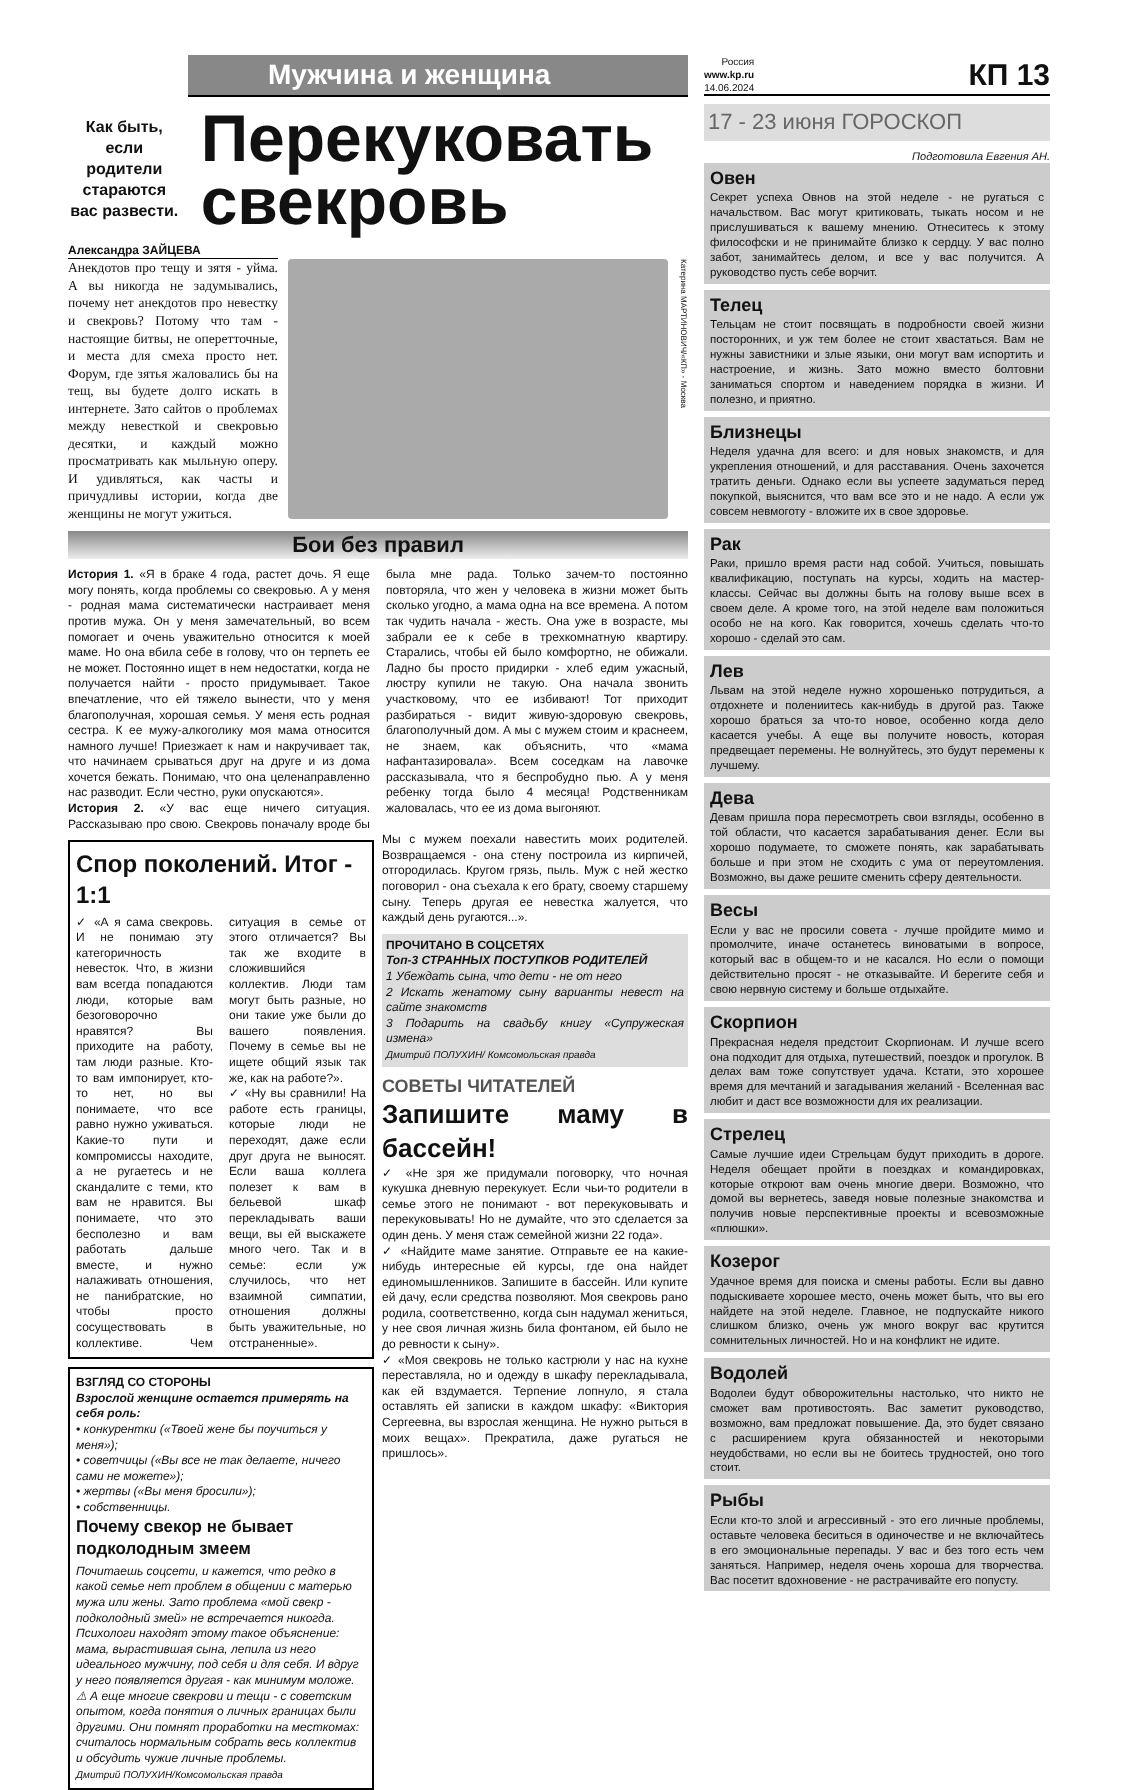Мужчина и женщина
Как быть, если родители стараются вас развести.
Перекуковать свекровь
Александра ЗАЙЦЕВА
Анекдотов про тещу и зятя - уйма. А вы никогда не задумывались, почему нет анекдотов про невестку и свекровь? Потому что там - настоящие битвы, не оперетточные, и места для смеха просто нет. Форум, где зятья жаловались бы на тещ, вы будете долго искать в интернете. Зато сайтов о проблемах между невесткой и свекровью десятки, и каждый можно просматривать как мыльную оперу. И удивляться, как часты и причудливы истории, когда две женщины не могут ужиться.
Катерина МАРТИНОВИЧ/«КП» - Москва
Бои без правил
История 1. «Я в браке 4 года, растет дочь. Я еще могу понять, когда проблемы со свекровью. А у меня - родная мама систематически настраивает меня против мужа. Он у меня замечательный, во всем помогает и очень уважительно относится к моей маме. Но она вбила себе в голову, что он терпеть ее не может. Постоянно ищет в нем недостатки, когда не получается найти - просто придумывает. Такое впечатление, что ей тяжело вынести, что у меня благополучная, хорошая семья. У меня есть родная сестра. К ее мужу-алкоголику моя мама относится намного лучше! Приезжает к нам и накручивает так, что начинаем срываться друг на друге и из дома хочется бежать. Понимаю, что она целенаправленно нас разводит. Если честно, руки опускаются».
История 2. «У вас еще ничего ситуация. Рассказываю про свою. Свекровь поначалу вроде бы была мне рада. Только зачем-то постоянно повторяла, что жен у человека в жизни может быть сколько угодно, а мама одна на все времена. А потом так чудить начала - жесть. Она уже в возрасте, мы забрали ее к себе в трехкомнатную квартиру. Старались, чтобы ей было комфортно, не обижали. Ладно бы просто придирки - хлеб едим ужасный, люстру купили не такую. Она начала звонить участковому, что ее избивают! Тот приходит разбираться - видит живую-здоровую свекровь, благополучный дом. А мы с мужем стоим и краснеем, не знаем, как объяснить, что «мама нафантазировала». Всем соседкам на лавочке рассказывала, что я беспробудно пью. А у меня ребенку тогда было 4 месяца! Родственникам жаловалась, что ее из дома выгоняют.
Спор поколений. Итог - 1:1
✓ «А я сама свекровь. И не понимаю эту категоричность невесток. Что, в жизни вам всегда попадаются люди, которые вам безоговорочно нравятся? Вы приходите на работу, там люди разные. Кто-то вам импонирует, кто-то нет, но вы понимаете, что все равно нужно уживаться. Какие-то пути и компромиссы находите, а не ругаетесь и не скандалите с теми, кто вам не нравится. Вы понимаете, что это бесполезно и вам работать дальше вместе, и нужно налаживать отношения, не панибратские, но чтобы просто сосуществовать в коллективе. Чем ситуация в семье от этого отличается? Вы так же входите в сложившийся коллектив. Люди там могут быть разные, но они такие уже были до вашего появления. Почему в семье вы не ищете общий язык так же, как на работе?».
✓ «Ну вы сравнили! На работе есть границы, которые люди не переходят, даже если друг друга не выносят. Если ваша коллега полезет к вам в бельевой шкаф перекладывать ваши вещи, вы ей выскажете много чего. Так и в семье: если уж случилось, что нет взаимной симпатии, отношения должны быть уважительные, но отстраненные».
ВЗГЛЯД СО СТОРОНЫ
Взрослой женщине остается примерять на себя роль:
• конкурентки («Твоей жене бы поучиться у меня»);
• советчицы («Вы все не так делаете, ничего сами не можете»);
• жертвы («Вы меня бросили»);
• собственницы.
Почему свекор не бывает подколодным змеем
Почитаешь соцсети, и кажется, что редко в какой семье нет проблем в общении с матерью мужа или жены. Зато проблема «мой свекр - подколодный змей» не встречается никогда. Психологи находят этому такое объяснение: мама, вырастившая сына, лепила из него идеального мужчину, под себя и для себя. И вдруг у него появляется другая - как минимум моложе.
⚠ А еще многие свекрови и тещи - с советским опытом, когда понятия о личных границах были другими. Они помнят проработки на месткомах: считалось нормальным собрать весь коллектив и обсудить чужие личные проблемы.
Дмитрий ПОЛУХИН/Комсомольская правда
Мы с мужем поехали навестить моих родителей. Возвращаемся - она стену построила из кирпичей, отгородилась. Кругом грязь, пыль. Муж с ней жестко поговорил - она съехала к его брату, своему старшему сыну. Теперь другая ее невестка жалуется, что каждый день ругаются...».
ПРОЧИТАНО В СОЦСЕТЯХ
Топ-3 СТРАННЫХ ПОСТУПКОВ РОДИТЕЛЕЙ
1 Убеждать сына, что дети - не от него
2 Искать женатому сыну варианты невест на сайте знакомств
3 Подарить на свадьбу книгу «Супружеская измена»
Дмитрий ПОЛУХИН/ Комсомольская правда
СОВЕТЫ ЧИТАТЕЛЕЙ
Запишите маму в бассейн!
✓ «Не зря же придумали поговорку, что ночная кукушка дневную перекукует. Если чьи-то родители в семье этого не понимают - вот перекуковывать и перекуковывать! Но не думайте, что это сделается за один день. У меня стаж семейной жизни 22 года».
✓ «Найдите маме занятие. Отправьте ее на какие-нибудь интересные ей курсы, где она найдет единомышленников. Запишите в бассейн. Или купите ей дачу, если средства позволяют. Моя свекровь рано родила, соответственно, когда сын надумал жениться, у нее своя личная жизнь била фонтаном, ей было не до ревности к сыну».
✓ «Моя свекровь не только кастрюли у нас на кухне переставляла, но и одежду в шкафу перекладывала, как ей вздумается. Терпение лопнуло, я стала оставлять ей записки в каждом шкафу: «Виктория Сергеевна, вы взрослая женщина. Не нужно рыться в моих вещах». Прекратила, даже ругаться не пришлось».
Россия
www.kp.ru
14.06.2024
КП 13
17 - 23 июня ГОРОСКОП
Подготовила Евгения АН.
Овен
Секрет успеха Овнов на этой неделе - не ругаться с начальством. Вас могут критиковать, тыкать носом и не прислушиваться к вашему мнению. Отнеситесь к этому философски и не принимайте близко к сердцу. У вас полно забот, занимайтесь делом, и все у вас получится. А руководство пусть себе ворчит.
Телец
Тельцам не стоит посвящать в подробности своей жизни посторонних, и уж тем более не стоит хвастаться. Вам не нужны завистники и злые языки, они могут вам испортить и настроение, и жизнь. Зато можно вместо болтовни заниматься спортом и наведением порядка в жизни. И полезно, и приятно.
Близнецы
Неделя удачна для всего: и для новых знакомств, и для укрепления отношений, и для расставания. Очень захочется тратить деньги. Однако если вы успеете задуматься перед покупкой, выяснится, что вам все это и не надо. А если уж совсем невмоготу - вложите их в свое здоровье.
Рак
Раки, пришло время расти над собой. Учиться, повышать квалификацию, поступать на курсы, ходить на мастер-классы. Сейчас вы должны быть на голову выше всех в своем деле. А кроме того, на этой неделе вам положиться особо не на кого. Как говорится, хочешь сделать что-то хорошо - сделай это сам.
Лев
Львам на этой неделе нужно хорошенько потрудиться, а отдохнете и полениитесь как-нибудь в другой раз. Также хорошо браться за что-то новое, особенно когда дело касается учебы. А еще вы получите новость, которая предвещает перемены. Не волнуйтесь, это будут перемены к лучшему.
Дева
Девам пришла пора пересмотреть свои взгляды, особенно в той области, что касается зарабатывания денег. Если вы хорошо подумаете, то сможете понять, как зарабатывать больше и при этом не сходить с ума от переутомления. Возможно, вы даже решите сменить сферу деятельности.
Весы
Если у вас не просили совета - лучше пройдите мимо и промолчите, иначе останетесь виноватыми в вопросе, который вас в общем-то и не касался. Но если о помощи действительно просят - не отказывайте. И берегите себя и свою нервную систему и больше отдыхайте.
Скорпион
Прекрасная неделя предстоит Скорпионам. И лучше всего она подходит для отдыха, путешествий, поездок и прогулок. В делах вам тоже сопутствует удача. Кстати, это хорошее время для мечтаний и загадывания желаний - Вселенная вас любит и даст все возможности для их реализации.
Стрелец
Самые лучшие идеи Стрельцам будут приходить в дороге. Неделя обещает пройти в поездках и командировках, которые откроют вам очень многие двери. Возможно, что домой вы вернетесь, заведя новые полезные знакомства и получив новые перспективные проекты и всевозможные «плюшки».
Козерог
Удачное время для поиска и смены работы. Если вы давно подыскиваете хорошее место, очень может быть, что вы его найдете на этой неделе. Главное, не подпускайте никого слишком близко, очень уж много вокруг вас крутится сомнительных личностей. Но и на конфликт не идите.
Водолей
Водолеи будут обворожительны настолько, что никто не сможет вам противостоять. Вас заметит руководство, возможно, вам предложат повышение. Да, это будет связано с расширением круга обязанностей и некоторыми неудобствами, но если вы не боитесь трудностей, оно того стоит.
Рыбы
Если кто-то злой и агрессивный - это его личные проблемы, оставьте человека беситься в одиночестве и не включайтесь в его эмоциональные перепады. У вас и без того есть чем заняться. Например, неделя очень хороша для творчества. Вас посетит вдохновение - не растрачивайте его попусту.